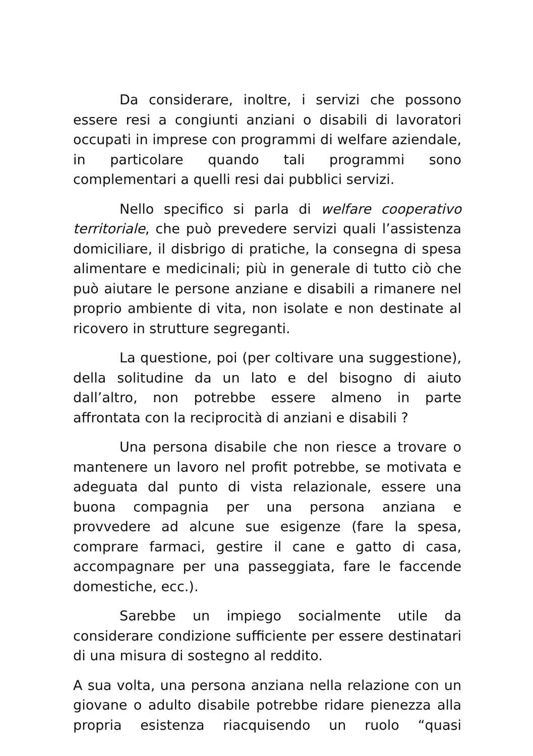Da considerare, inoltre, i servizi che possono essere resi a congiunti anziani o disabili di lavoratori occupati in imprese con programmi di welfare aziendale, in particolare quando tali programmi sono complementari a quelli resi dai pubblici servizi.
Nello specifico si parla di welfare cooperativo territoriale, che può prevedere servizi quali l’assistenza domiciliare, il disbrigo di pratiche, la consegna di spesa alimentare e medicinali; più in generale di tutto ciò che può aiutare le persone anziane e disabili a rimanere nel proprio ambiente di vita, non isolate e non destinate al ricovero in strutture segreganti.
La questione, poi (per coltivare una suggestione), della solitudine da un lato e del bisogno di aiuto dall’altro, non potrebbe essere almeno in parte affrontata con la reciprocità di anziani e disabili ?
Una persona disabile che non riesce a trovare o mantenere un lavoro nel profit potrebbe, se motivata e adeguata dal punto di vista relazionale, essere una buona compagnia per una persona anziana e provvedere ad alcune sue esigenze (fare la spesa, comprare farmaci, gestire il cane e gatto di casa, accompagnare per una passeggiata, fare le faccende domestiche, ecc.).
Sarebbe un impiego socialmente utile da considerare condizione sufficiente per essere destinatari di una misura di sostegno al reddito.
A sua volta, una persona anziana nella relazione con un giovane o adulto disabile potrebbe ridare pienezza alla propria esistenza riacquisendo un ruolo “quasi